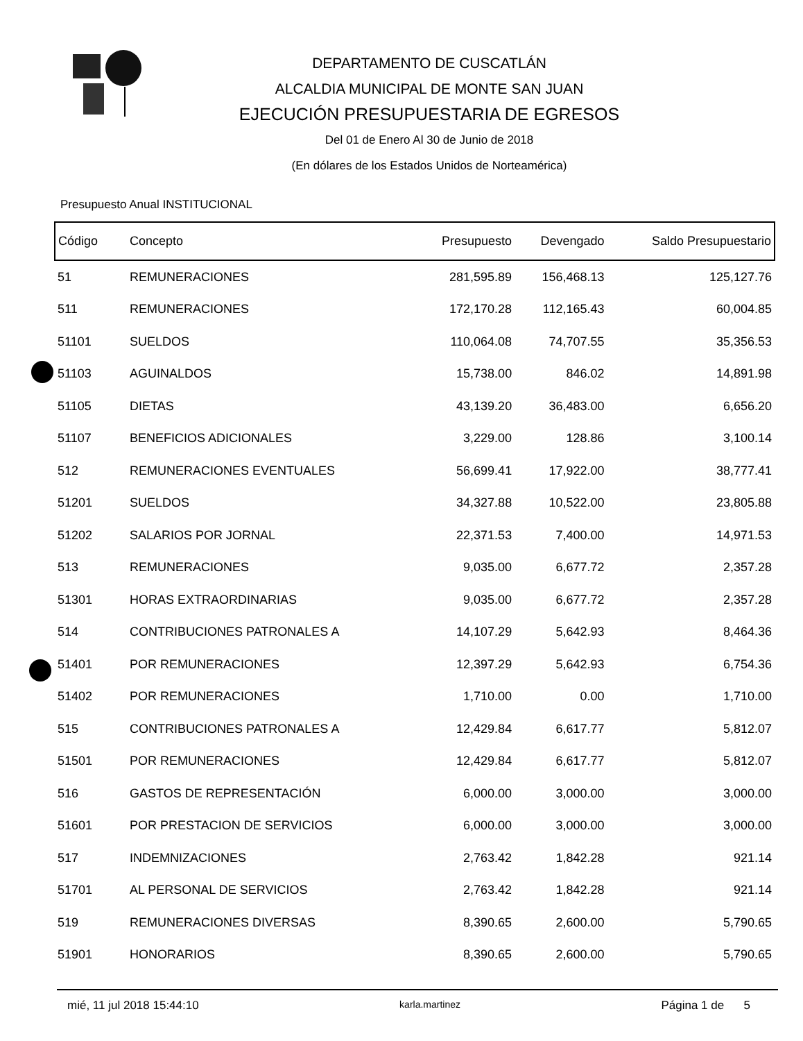DEPARTAMENTO DE CUSCATLÁN
ALCALDIA MUNICIPAL DE MONTE SAN JUAN
EJECUCIÓN PRESUPUESTARIA DE EGRESOS
Del 01 de Enero Al 30 de Junio de 2018
(En dólares de los Estados Unidos de Norteamérica)
Presupuesto Anual INSTITUCIONAL
| Código | Concepto | Presupuesto | Devengado | Saldo Presupuestario |
| --- | --- | --- | --- | --- |
| 51 | REMUNERACIONES | 281,595.89 | 156,468.13 | 125,127.76 |
| 511 | REMUNERACIONES | 172,170.28 | 112,165.43 | 60,004.85 |
| 51101 | SUELDOS | 110,064.08 | 74,707.55 | 35,356.53 |
| 51103 | AGUINALDOS | 15,738.00 | 846.02 | 14,891.98 |
| 51105 | DIETAS | 43,139.20 | 36,483.00 | 6,656.20 |
| 51107 | BENEFICIOS ADICIONALES | 3,229.00 | 128.86 | 3,100.14 |
| 512 | REMUNERACIONES EVENTUALES | 56,699.41 | 17,922.00 | 38,777.41 |
| 51201 | SUELDOS | 34,327.88 | 10,522.00 | 23,805.88 |
| 51202 | SALARIOS POR JORNAL | 22,371.53 | 7,400.00 | 14,971.53 |
| 513 | REMUNERACIONES | 9,035.00 | 6,677.72 | 2,357.28 |
| 51301 | HORAS EXTRAORDINARIAS | 9,035.00 | 6,677.72 | 2,357.28 |
| 514 | CONTRIBUCIONES PATRONALES A | 14,107.29 | 5,642.93 | 8,464.36 |
| 51401 | POR REMUNERACIONES | 12,397.29 | 5,642.93 | 6,754.36 |
| 51402 | POR REMUNERACIONES | 1,710.00 | 0.00 | 1,710.00 |
| 515 | CONTRIBUCIONES PATRONALES A | 12,429.84 | 6,617.77 | 5,812.07 |
| 51501 | POR REMUNERACIONES | 12,429.84 | 6,617.77 | 5,812.07 |
| 516 | GASTOS DE REPRESENTACIÓN | 6,000.00 | 3,000.00 | 3,000.00 |
| 51601 | POR PRESTACION DE SERVICIOS | 6,000.00 | 3,000.00 | 3,000.00 |
| 517 | INDEMNIZACIONES | 2,763.42 | 1,842.28 | 921.14 |
| 51701 | AL PERSONAL DE SERVICIOS | 2,763.42 | 1,842.28 | 921.14 |
| 519 | REMUNERACIONES DIVERSAS | 8,390.65 | 2,600.00 | 5,790.65 |
| 51901 | HONORARIOS | 8,390.65 | 2,600.00 | 5,790.65 |
mié, 11 jul 2018 15:44:10 karla.martinez Página 1 de 5